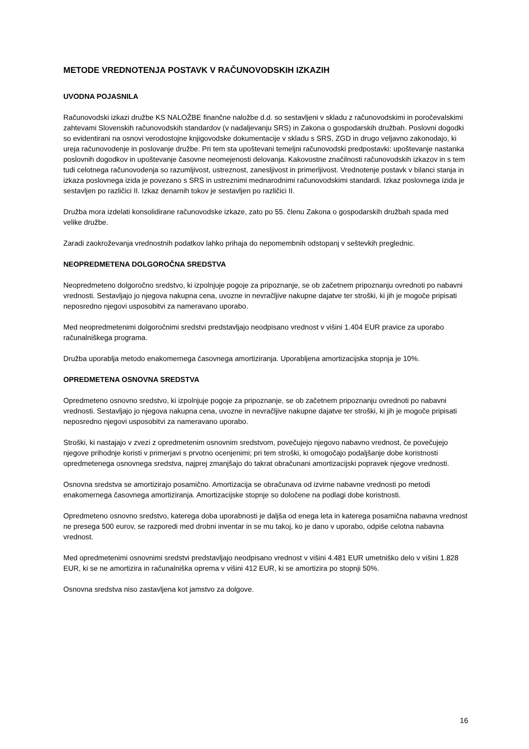METODE VREDNOTENJA POSTAVK V RAČUNOVODSKIH IZKAZIH
UVODNA POJASNILA
Računovodski izkazi družbe KS NALOŽBE finančne naložbe d.d. so sestavljeni v skladu z računovodskimi in poročevalskimi zahtevami Slovenskih računovodskih standardov (v nadaljevanju SRS) in Zakona o gospodarskih družbah. Poslovni dogodki so evidentirani na osnovi verodostojne knjigovodske dokumentacije v skladu s SRS, ZGD in drugo veljavno zakonodajo, ki ureja računovodenje in poslovanje družbe. Pri tem sta upoštevani temeljni računovodski predpostavki: upoštevanje nastanka poslovnih dogodkov in upoštevanje časovne neomejenosti delovanja. Kakovostne značilnosti računovodskih izkazov in s tem tudi celotnega računovodenja so razumljivost, ustreznost, zanesljivost in primerljivost. Vrednotenje postavk v bilanci stanja in izkaza poslovnega izida je povezano s SRS in ustreznimi mednarodnimi računovodskimi standardi. Izkaz poslovnega izida je sestavljen po različici II. Izkaz denarnih tokov je sestavljen po različici II.
Družba mora izdelati konsolidirane računovodske izkaze, zato po 55. členu Zakona o gospodarskih družbah spada med velike družbe.
Zaradi zaokroževanja vrednostnih podatkov lahko prihaja do nepomembnih odstopanj v seštevkih preglednic.
NEOPREDMETENA DOLGOROČNA SREDSTVA
Neopredmeteno dolgoročno sredstvo, ki izpolnjuje pogoje za pripoznanje, se ob začetnem pripoznanju ovrednoti po nabavni vrednosti. Sestavljajo jo njegova nakupna cena, uvozne in nevračljive nakupne dajatve ter stroški, ki jih je mogoče pripisati neposredno njegovi usposobitvi za nameravano uporabo.
Med neopredmetenimi dolgoročnimi sredstvi predstavljajo neodpisano vrednost v višini 1.404 EUR pravice za uporabo računalniškega programa.
Družba uporablja metodo enakomernega časovnega amortiziranja. Uporabljena amortizacijska stopnja je 10%.
OPREDMETENA OSNOVNA SREDSTVA
Opredmeteno osnovno sredstvo, ki izpolnjuje pogoje za pripoznanje, se ob začetnem pripoznanju ovrednoti po nabavni vrednosti. Sestavljajo jo njegova nakupna cena, uvozne in nevračljive nakupne dajatve ter stroški, ki jih je mogoče pripisati neposredno njegovi usposobitvi za nameravano uporabo.
Stroški, ki nastajajo v zvezi z opredmetenim osnovnim sredstvom, povečujejo njegovo nabavno vrednost, če povečujejo njegove prihodnje koristi v primerjavi s prvotno ocenjenimi; pri tem stroški, ki omogočajo podaljšanje dobe koristnosti opredmetenega osnovnega sredstva, najprej zmanjšajo do takrat obračunani amortizacijski popravek njegove vrednosti.
Osnovna sredstva se amortizirajo posamično. Amortizacija se obračunava od izvirne nabavne vrednosti po metodi enakomernega časovnega amortiziranja. Amortizacijske stopnje so določene na podlagi dobe koristnosti.
Opredmeteno osnovno sredstvo, katerega doba uporabnosti je daljša od enega leta in katerega posamična nabavna vrednost ne presega 500 eurov, se razporedi med drobni inventar in se mu takoj, ko je dano v uporabo, odpiše celotna nabavna vrednost.
Med opredmetenimi osnovnimi sredstvi predstavljajo neodpisano vrednost v višini 4.481 EUR umetniško delo v višini 1.828 EUR, ki se ne amortizira in računalniška oprema v višini 412 EUR, ki se amortizira po stopnji 50%.
Osnovna sredstva niso zastavljena kot jamstvo za dolgove.
16